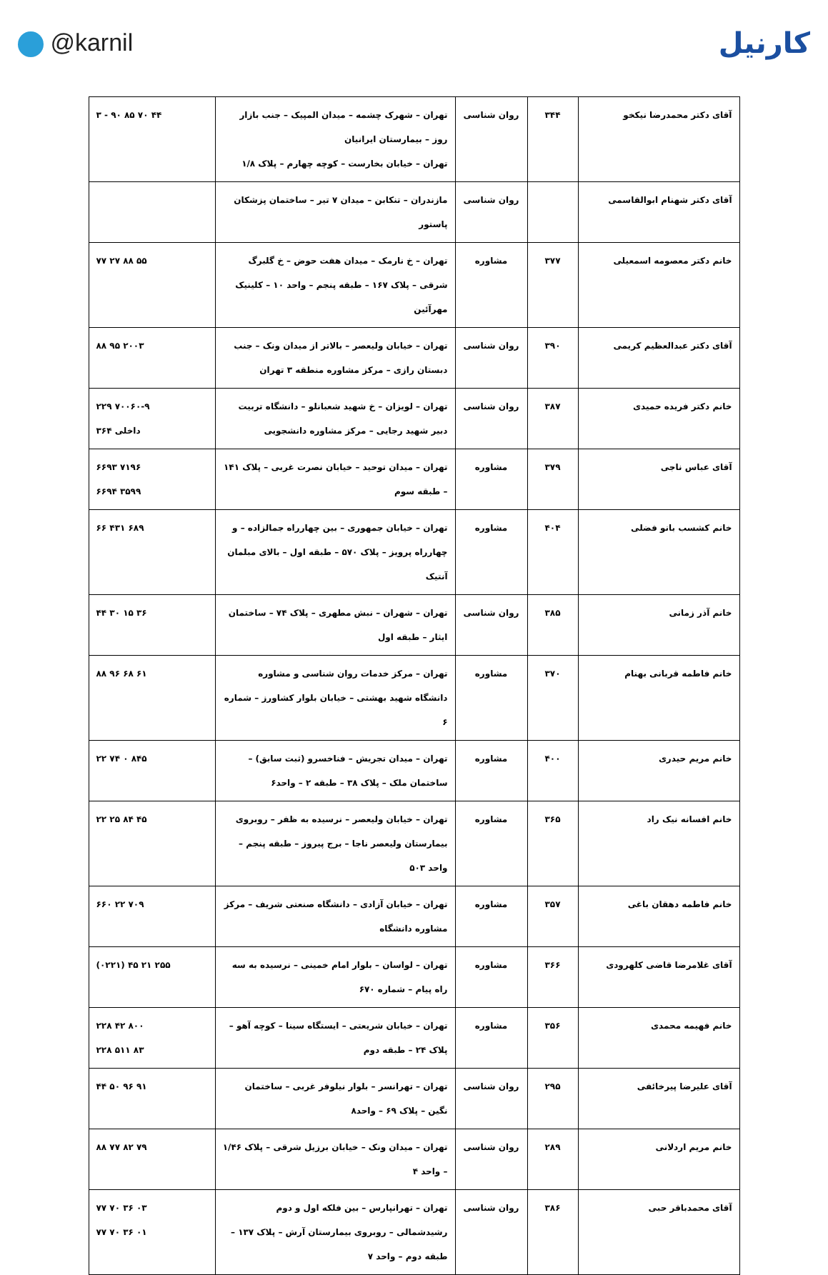@karnil
کارنیل
| آقای دکتر محمدرضا نیکخو | ۳۴۴ | روان شناسی | تهران – شهرک چشمه – میدان المپیک – جنب بازار روز – بیمارستان ایرانیان تهران – خیابان بخارست – کوچه چهارم – پلاک ۱/۸ | ۳ - ۹۰ ۸۵ ۷۰ ۴۴ |
| آقای دکتر شهنام ابوالقاسمی | | روان شناسی | مازندران – تنکابن – میدان ۷ تیر – ساختمان پزشکان پاستور | |
| خانم دکتر معصومه اسمعیلی | ۳۷۷ | مشاوره | تهران – خ نارمک – میدان هفت حوض – خ گلبرگ شرقی – پلاک ۱۶۷ – طبقه پنجم – واحد ۱۰ – کلینیک مهرآئین | ۷۷ ۲۷ ۸۸ ۵۵ |
| آقای دکتر عبدالعظیم کریمی | ۳۹۰ | روان شناسی | تهران – خیابان ولیعصر – بالاتر از میدان ونک – جنب دبستان رازی – مرکز مشاوره منطقه ۳ تهران | ۸۸ ۹۵ ۲۰۰۳ |
| خانم دکتر فریده حمیدی | ۳۸۷ | روان شناسی | تهران – لویزان – خ شهید شعبانلو – دانشگاه تربیت دبیر شهید رجایی – مرکز مشاوره دانشجویی | ۲۲۹ ۷۰۰۶۰-۹ داخلی ۳۶۴ |
| آقای عباس ناجی | ۳۷۹ | مشاوره | تهران – میدان توحید – خیابان نصرت غربی – پلاک ۱۴۱ – طبقه سوم | ۶۶۹۳ ۷۱۹۶ ۶۶۹۴ ۳۵۹۹ |
| خانم کشسب بانو فضلی | ۴۰۴ | مشاوره | تهران – خیابان جمهوری – بین چهارراه جمالزاده – و چهارراه پرویز – پلاک ۵۷۰ – طبقه اول – بالای مبلمان آنتیک | ۶۶ ۴۳۱ ۶۸۹ |
| خانم آذر زمانی | ۳۸۵ | روان شناسی | تهران – شهران – نبش مطهری – پلاک ۷۴ – ساختمان ایثار – طبقه اول | ۴۴ ۳۰ ۱۵ ۳۶ |
| خانم فاطمه قربانی بهنام | ۳۷۰ | مشاوره | تهران – مرکز خدمات روان شناسی و مشاوره دانشگاه شهید بهشتی – خیابان بلوار کشاورز – شماره ۶ | ۸۸ ۹۶ ۶۸ ۶۱ |
| خانم مریم حیدری | ۴۰۰ | مشاوره | تهران – میدان تجریش – فناخسرو (ثبت سابق) – ساختمان ملک – پلاک ۳۸ – طبقه ۲ – واحد۶ | ۲۲ ۷۴ ۰ ۸۴۵ |
| خانم افسانه نیک راد | ۳۶۵ | مشاوره | تهران – خیابان ولیعصر – نرسیده به ظفر – روبروی بیمارستان ولیعصر ناجا – برج پیروز – طبقه پنجم – واحد ۵۰۳ | ۲۲ ۲۵ ۸۴ ۴۵ |
| خانم فاطمه دهقان باغی | ۳۵۷ | مشاوره | تهران – خیابان آزادی – دانشگاه صنعتی شریف – مرکز مشاوره دانشگاه | ۶۶۰ ۲۲ ۷۰۹ |
| آقای غلامرضا قاضی کلهرودی | ۳۶۶ | مشاوره | تهران – لواسان – بلوار امام خمینی – نرسیده به سه راه پیام – شماره ۶۷۰ | (۰۲۲۱) ۴۵ ۲۱ ۲۵۵ |
| خانم فهیمه محمدی | ۳۵۶ | مشاوره | تهران – خیابان شریعتی – ایستگاه سینا – کوچه آهو – پلاک ۲۴ – طبقه دوم | ۲۲۸ ۴۲ ۸۰۰ ۲۲۸ ۵۱۱ ۸۳ |
| آقای علیرضا پیرخائفی | ۲۹۵ | روان شناسی | تهران – تهرانسر – بلوار نیلوفر غربی – ساختمان نگین – پلاک ۶۹ – واحد۸ | ۴۴ ۵۰ ۹۶ ۹۱ |
| خانم مریم اردلانی | ۲۸۹ | روان شناسی | تهران – میدان ونک – خیابان برزیل شرقی – پلاک ۱/۴۶ – واحد ۴ | ۸۸ ۷۷ ۸۲ ۷۹ |
| آقای محمدباقر حبی | ۳۸۶ | روان شناسی | تهران – تهرانپارس – بین فلکه اول و دوم رشیدشمالی – روبروی بیمارستان آرش – پلاک ۱۳۷ – طبقه دوم – واحد ۷ | ۷۷ ۷۰ ۳۶ ۰۳ ۷۷ ۷۰ ۳۶ ۰۱ |